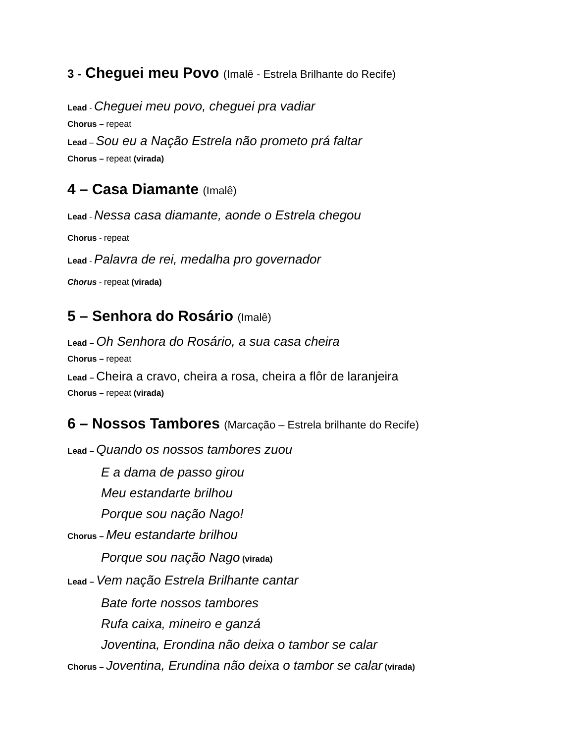3 - Cheguei meu Povo (Imalê - Estrela Brilhante do Recife)
Lead - Cheguei meu povo, cheguei pra vadiar
Chorus – repeat
Lead – Sou eu a Nação Estrela não prometo prá faltar
Chorus – repeat (virada)
4 – Casa Diamante (Imalê)
Lead - Nessa casa diamante, aonde o Estrela chegou
Chorus - repeat
Lead - Palavra de rei, medalha pro governador
Chorus - repeat (virada)
5 – Senhora do Rosário (Imalê)
Lead – Oh Senhora do Rosário, a sua casa cheira
Chorus – repeat
Lead – Cheira a cravo, cheira a rosa, cheira a flôr de laranjeira
Chorus – repeat (virada)
6 – Nossos Tambores (Marcação – Estrela brilhante do Recife)
Lead – Quando os nossos tambores zuou
E a dama de passo girou
Meu estandarte brilhou
Porque sou nação Nago!
Chorus – Meu estandarte brilhou
Porque sou nação Nago (virada)
Lead – Vem nação Estrela Brilhante cantar
Bate forte nossos tambores
Rufa caixa, mineiro e ganzá
Joventina, Erondina não deixa o tambor se calar
Chorus – Joventina, Erundina não deixa o tambor se calar (virada)